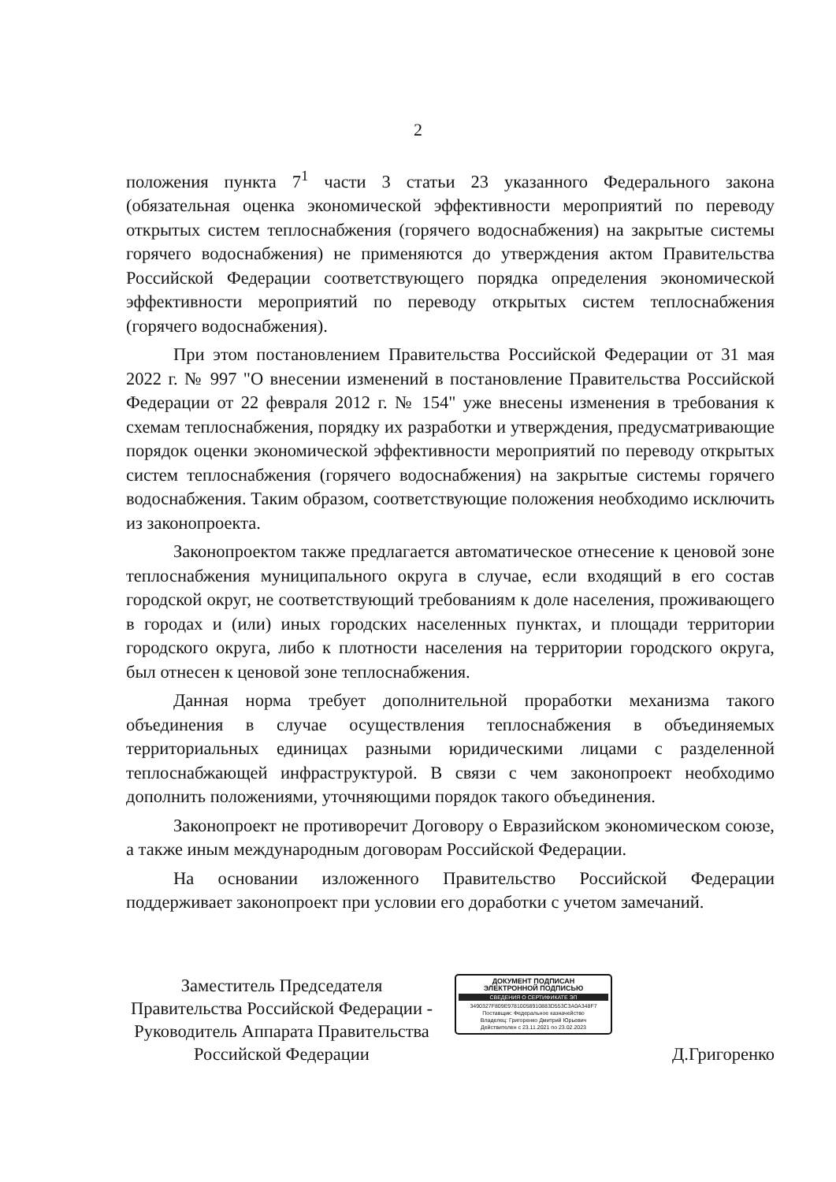2
положения пункта 7<sup>1</sup> части 3 статьи 23 указанного Федерального закона (обязательная оценка экономической эффективности мероприятий по переводу открытых систем теплоснабжения (горячего водоснабжения) на закрытые системы горячего водоснабжения) не применяются до утверждения актом Правительства Российской Федерации соответствующего порядка определения экономической эффективности мероприятий по переводу открытых систем теплоснабжения (горячего водоснабжения).
При этом постановлением Правительства Российской Федерации от 31 мая 2022 г. № 997 "О внесении изменений в постановление Правительства Российской Федерации от 22 февраля 2012 г. № 154" уже внесены изменения в требования к схемам теплоснабжения, порядку их разработки и утверждения, предусматривающие порядок оценки экономической эффективности мероприятий по переводу открытых систем теплоснабжения (горячего водоснабжения) на закрытые системы горячего водоснабжения. Таким образом, соответствующие положения необходимо исключить из законопроекта.
Законопроектом также предлагается автоматическое отнесение к ценовой зоне теплоснабжения муниципального округа в случае, если входящий в его состав городской округ, не соответствующий требованиям к доле населения, проживающего в городах и (или) иных городских населенных пунктах, и площади территории городского округа, либо к плотности населения на территории городского округа, был отнесен к ценовой зоне теплоснабжения.
Данная норма требует дополнительной проработки механизма такого объединения в случае осуществления теплоснабжения в объединяемых территориальных единицах разными юридическими лицами с разделенной теплоснабжающей инфраструктурой. В связи с чем законопроект необходимо дополнить положениями, уточняющими порядок такого объединения.
Законопроект не противоречит Договору о Евразийском экономическом союзе, а также иным международным договорам Российской Федерации.
На основании изложенного Правительство Российской Федерации поддерживает законопроект при условии его доработки с учетом замечаний.
Заместитель Председателя
Правительства Российской Федерации -
Руководитель Аппарата Правительства
Российской Федерации
ДОКУМЕНТ ПОДПИСАН
ЭЛЕКТРОННОЙ ПОДПИСЬЮ
СВЕДЕНИЯ О СЕРТИФИКАТЕ ЭП
3490327F809E97810058910883D553C3A0A348F7
Поставщик: Федеральное казначейство
Владелец: Григоренко Дмитрий Юрьевич
Действителен с 23.11.2021 по 23.02.2023
Д.Григоренко